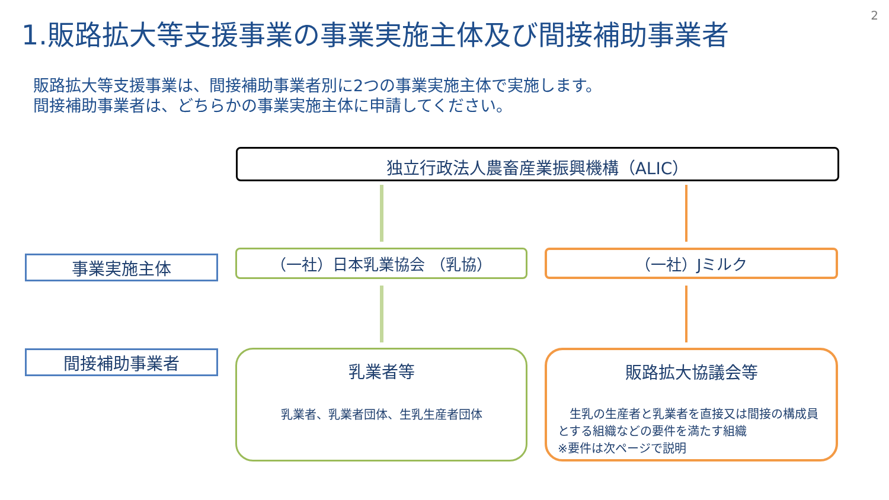2
1.販路拡大等支援事業の事業実施主体及び間接補助事業者
販路拡大等支援事業は、間接補助事業者別に2つの事業実施主体で実施します。
間接補助事業者は、どちらかの事業実施主体に申請してください。
独立行政法人農畜産業振興機構（ALIC）
事業実施主体 （一社）日本乳業協会 （乳協） （一社）Jミルク
間接補助事業者
乳業者等
乳業者、乳業者団体、生乳生産者団体
販路拡大協議会等
　生乳の生産者と乳業者を直接又は間接の構成員とする組織などの要件を満たす組織
※要件は次ページで説明